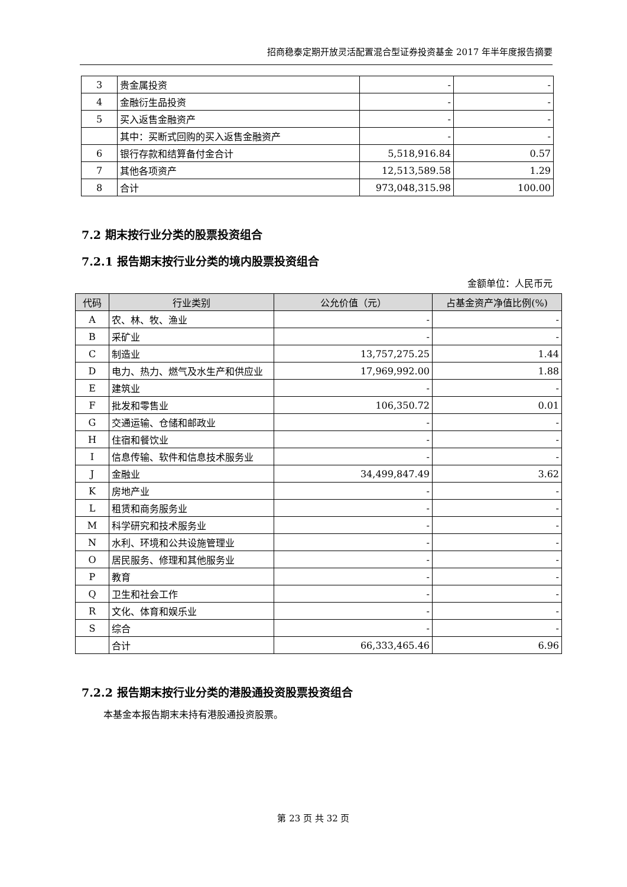招商稳泰定期开放灵活配置混合型证券投资基金 2017 年半年度报告摘要
| 3 | 贵金属投资 | - | - |
| 4 | 金融衍生品投资 | - | - |
| 5 | 买入返售金融资产 | - | - |
| | 其中：买断式回购的买入返售金融资产 | - | - |
| 6 | 银行存款和结算备付金合计 | 5,518,916.84 | 0.57 |
| 7 | 其他各项资产 | 12,513,589.58 | 1.29 |
| 8 | 合计 | 973,048,315.98 | 100.00 |
7.2 期末按行业分类的股票投资组合
7.2.1 报告期末按行业分类的境内股票投资组合
金额单位：人民币元
| 代码 | 行业类别 | 公允价值（元） | 占基金资产净值比例(%) |
| --- | --- | --- | --- |
| A | 农、林、牧、渔业 | - | - |
| B | 采矿业 | - | - |
| C | 制造业 | 13,757,275.25 | 1.44 |
| D | 电力、热力、燃气及水生产和供应业 | 17,969,992.00 | 1.88 |
| E | 建筑业 | - | - |
| F | 批发和零售业 | 106,350.72 | 0.01 |
| G | 交通运输、仓储和邮政业 | - | - |
| H | 住宿和餐饮业 | - | - |
| I | 信息传输、软件和信息技术服务业 | - | - |
| J | 金融业 | 34,499,847.49 | 3.62 |
| K | 房地产业 | - | - |
| L | 租赁和商务服务业 | - | - |
| M | 科学研究和技术服务业 | - | - |
| N | 水利、环境和公共设施管理业 | - | - |
| O | 居民服务、修理和其他服务业 | - | - |
| P | 教育 | - | - |
| Q | 卫生和社会工作 | - | - |
| R | 文化、体育和娱乐业 | - | - |
| S | 综合 | - | - |
| | 合计 | 66,333,465.46 | 6.96 |
7.2.2 报告期末按行业分类的港股通投资股票投资组合
本基金本报告期末未持有港股通投资股票。
第 23 页 共 32 页